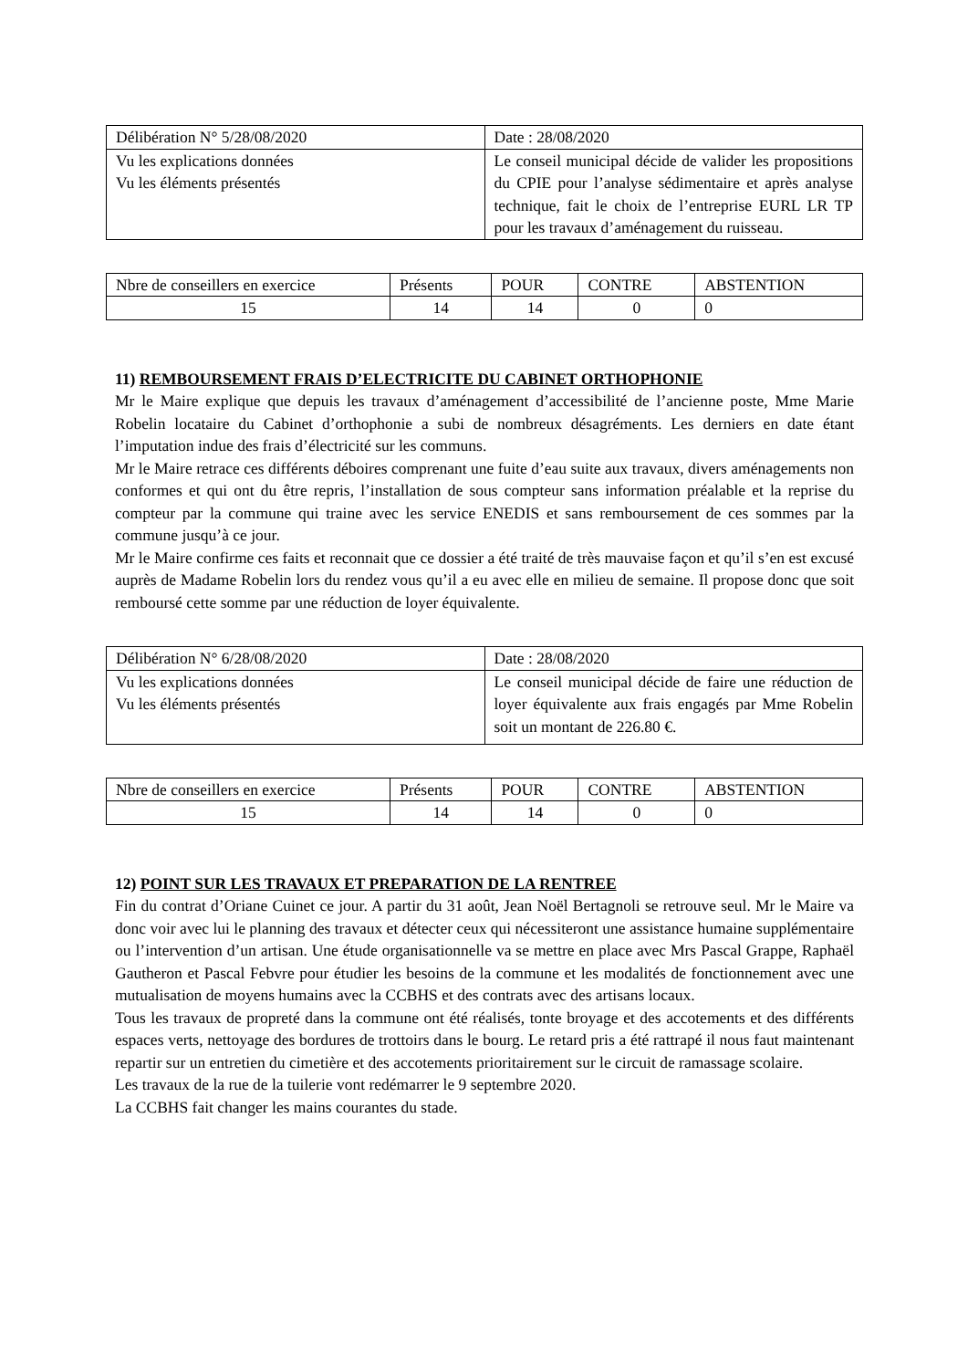| Délibération N° 5/28/08/2020 | Date : 28/08/2020 |
| Vu les explications données Vu les éléments présentés | Le conseil municipal décide de valider les propositions du CPIE pour l’analyse sédimentaire et après analyse technique, fait le choix de l’entreprise EURL LR TP pour les travaux d’aménagement du ruisseau. |
| Nbre de conseillers en exercice | Présents | POUR | CONTRE | ABSTENTION |
| 15 | 14 | 14 | 0 | 0 |
11) REMBOURSEMENT FRAIS D’ELECTRICITE DU CABINET ORTHOPHONIE
Mr le Maire explique que depuis les travaux d’aménagement d’accessibilité de l’ancienne poste, Mme Marie Robelin locataire du Cabinet d’orthophonie a subi de nombreux désagréments. Les derniers en date étant l’imputation indue des frais d’électricité sur les communs.
Mr le Maire retrace ces différents déboires comprenant une fuite d’eau suite aux travaux, divers aménagements non conformes et qui ont du être repris, l’installation de sous compteur sans information préalable et la reprise du compteur par la commune qui traine avec les service ENEDIS et sans remboursement de ces sommes par la commune jusqu’à ce jour.
Mr le Maire confirme ces faits et reconnait que ce dossier a été traité de très mauvaise façon et qu’il s’en est excusé auprès de Madame Robelin lors du rendez vous qu’il a eu avec elle en milieu de semaine. Il propose donc que soit remboursé cette somme par une réduction de loyer équivalente.
| Délibération N° 6/28/08/2020 | Date : 28/08/2020 |
| Vu les explications données Vu les éléments présentés | Le conseil municipal décide de faire une réduction de loyer équivalente aux frais engagés par Mme Robelin soit un montant de 226.80 €. |
| Nbre de conseillers en exercice | Présents | POUR | CONTRE | ABSTENTION |
| 15 | 14 | 14 | 0 | 0 |
12) POINT SUR LES TRAVAUX ET PREPARATION DE LA RENTREE
Fin du contrat d’Oriane Cuinet ce jour. A partir du 31 août, Jean Noël Bertagnoli se retrouve seul. Mr le Maire va donc voir avec lui le planning des travaux et détecter ceux qui nécessiteront une assistance humaine supplémentaire ou l’intervention d’un artisan. Une étude organisationnelle va se mettre en place avec Mrs Pascal Grappe, Raphaël Gautheron et Pascal Febvre pour étudier les besoins de la commune et les modalités de fonctionnement avec une mutualisation de moyens humains avec la CCBHS et des contrats avec des artisans locaux.
Tous les travaux de propreté dans la commune ont été réalisés, tonte broyage et des accotements et des différents espaces verts, nettoyage des bordures de trottoirs dans le bourg. Le retard pris a été rattrapé il nous faut maintenant repartir sur un entretien du cimetière et des accotements prioritairement sur le circuit de ramassage scolaire.
Les travaux de la rue de la tuilerie vont redémarrer le 9 septembre 2020.
La CCBHS fait changer les mains courantes du stade.